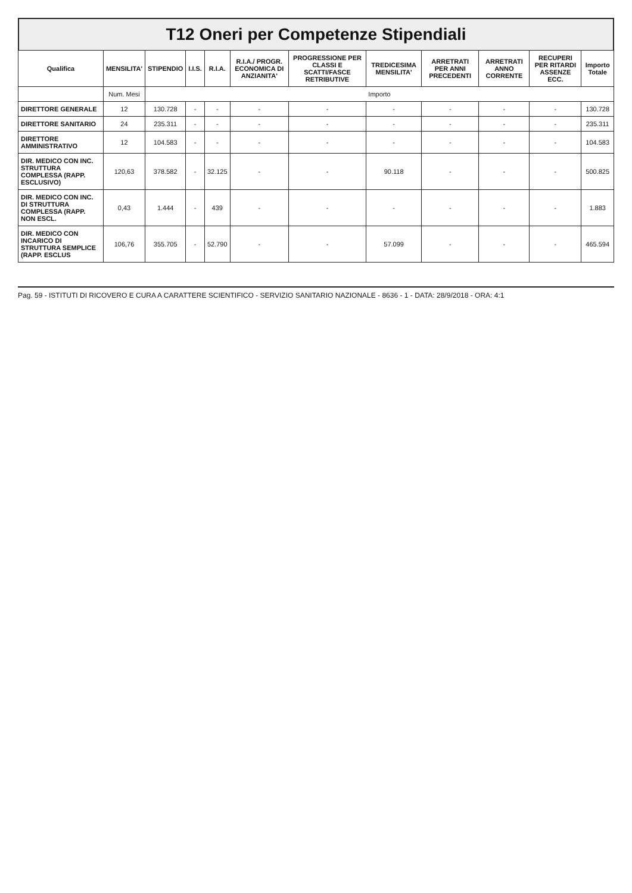T12 Oneri per Competenze Stipendiali
| Qualifica | MENSILITA' | STIPENDIO | I.I.S. | R.I.A. | R.I.A./ PROGR. ECONOMICA DI ANZIANITA' | PROGRESSIONE PER CLASSI E SCATTI/FASCE RETRIBUTIVE | TREDICESIMA MENSILITA' | ARRETRATI PER ANNI PRECEDENTI | ARRETRATI ANNO CORRENTE | RECUPERI PER RITARDI ASSENZE ECC. | Importo Totale |
| --- | --- | --- | --- | --- | --- | --- | --- | --- | --- | --- | --- |
| | Num. Mesi | Importo | | | | | | | | | |
| DIRETTORE GENERALE | 12 | 130.728 | - | - | - | - | - | - | - | - | 130.728 |
| DIRETTORE SANITARIO | 24 | 235.311 | - | - | - | - | - | - | - | - | 235.311 |
| DIRETTORE AMMINISTRATIVO | 12 | 104.583 | - | - | - | - | - | - | - | - | 104.583 |
| DIR. MEDICO CON INC. STRUTTURA COMPLESSA (RAPP. ESCLUSIVO) | 120,63 | 378.582 | - | 32.125 | - | - | 90.118 | - | - | - | 500.825 |
| DIR. MEDICO CON INC. DI STRUTTURA COMPLESSA (RAPP. NON ESCL. | 0,43 | 1.444 | - | 439 | - | - | - | - | - | - | 1.883 |
| DIR. MEDICO CON INCARICO DI STRUTTURA SEMPLICE (RAPP. ESCLUS | 106,76 | 355.705 | - | 52.790 | - | - | 57.099 | - | - | - | 465.594 |
Pag. 59 - ISTITUTI DI RICOVERO E CURA A CARATTERE SCIENTIFICO - SERVIZIO SANITARIO NAZIONALE - 8636 - 1 - DATA: 28/9/2018 - ORA: 4:1